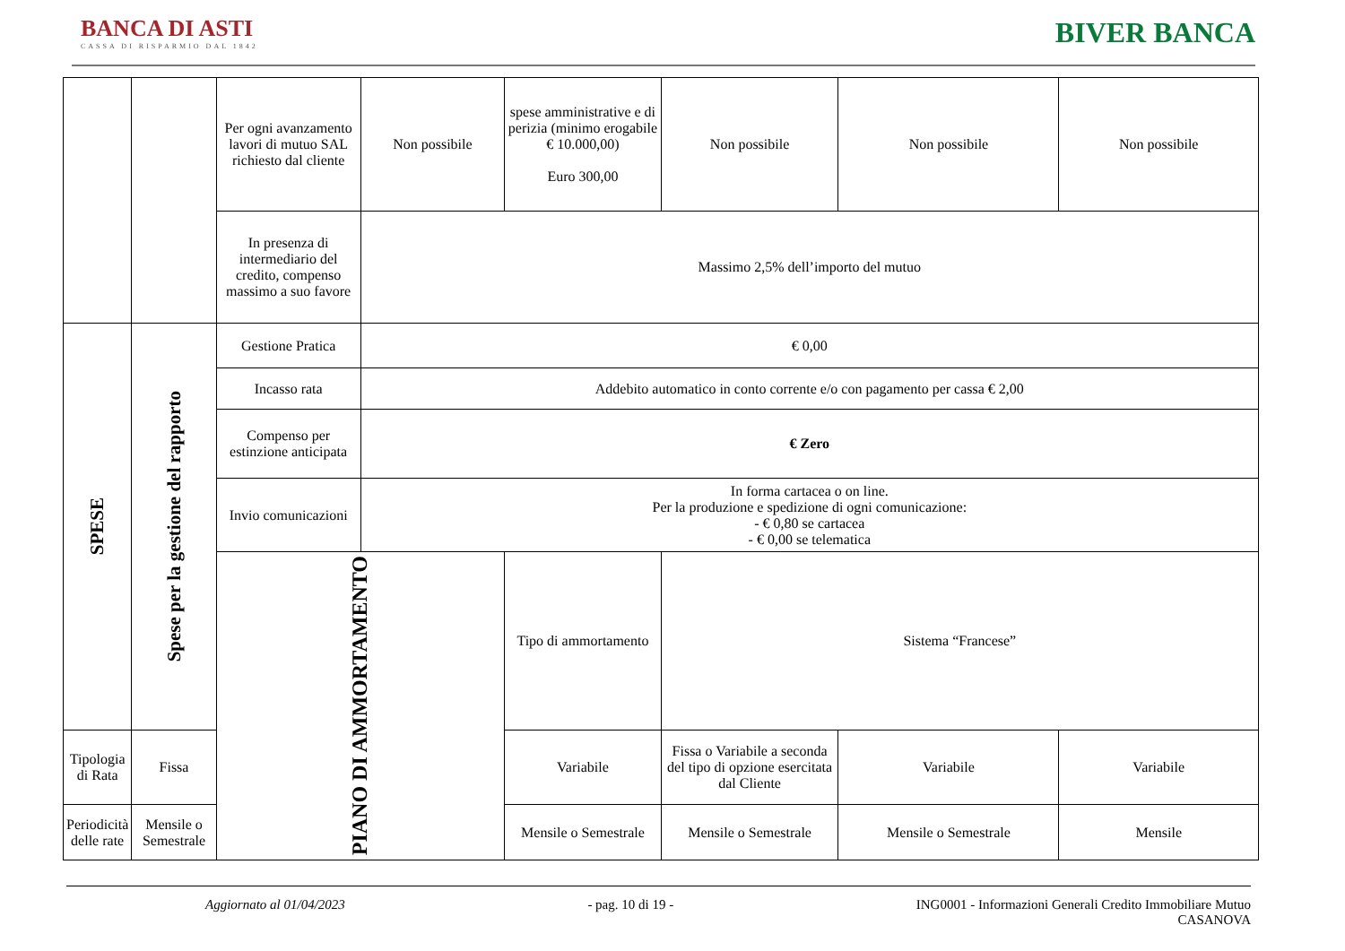BANCA DI ASTI
CASSA DI RISPARMIO DAL 1842
BIVER BANCA
| | | Per ogni avanzamento lavori di mutuo SAL richiesto dal cliente | Non possibile | spese amministrative e di perizia (minimo erogabile € 10.000,00) Euro 300,00 | Non possibile | Non possibile | Non possibile |
| | | In presenza di intermediario del credito, compenso massimo a suo favore | Massimo 2,5% dell’importo del mutuo | | | | |
| SPESE | Spese per la gestione del rapporto | Gestione Pratica | € 0,00 | | | | |
| | | Incasso rata | Addebito automatico in conto corrente e/o con pagamento per cassa € 2,00 | | | | |
| | | Compenso per estinzione anticipata | € Zero | | | | |
| | | Invio comunicazioni | In forma cartacea o on line. Per la produzione e spedizione di ogni comunicazione: - € 0,80 se cartacea - € 0,00 se telematica | | | | |
| | | PIANO DI AMMORTAMENTO | | Tipo di ammortamento | Sistema “Francese” | | |
| Tipologia di Rata | Fissa | | | Variabile | Fissa o Variabile a seconda del tipo di opzione esercitata dal Cliente | Variabile | Variabile |
| Periodicità delle rate | Mensile o Semestrale | | | Mensile o Semestrale | Mensile o Semestrale | Mensile o Semestrale | Mensile |
Aggiornato al 01/04/2023 - pag. 10 di 19 - ING0001 - Informazioni Generali Credito Immobiliare Mutuo
CASANOVA